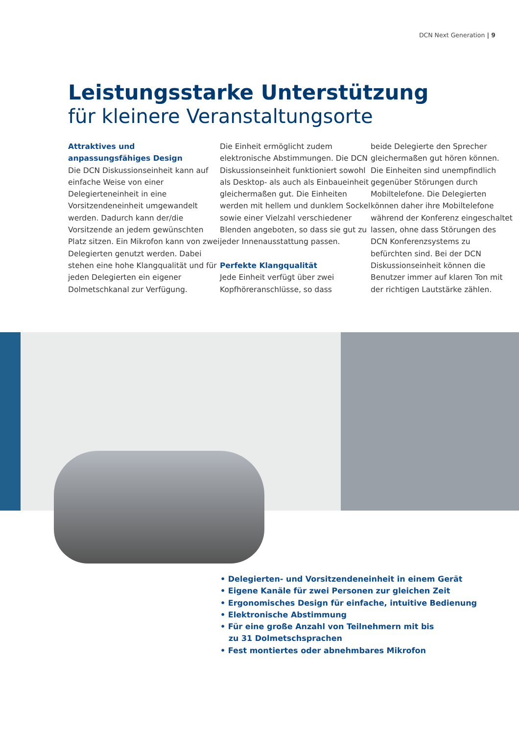DCN Next Generation | 9
Leistungsstarke Unterstützung
für kleinere Veranstaltungsorte
Attraktives und
anpassungsfähiges Design
Die DCN Diskussionseinheit kann auf einfache Weise von einer Delegierteneinheit in eine Vorsitzendeneinheit umgewandelt werden. Dadurch kann der/die Vorsitzende an jedem gewünschten Platz sitzen. Ein Mikrofon kann von zwei Delegierten genutzt werden. Dabei stehen eine hohe Klangqualität und für jeden Delegierten ein eigener Dolmetschkanal zur Verfügung.
Die Einheit ermöglicht zudem elektronische Abstimmungen. Die DCN Diskussionseinheit funktioniert sowohl als Desktop- als auch als Einbaueinheit gleichermaßen gut. Die Einheiten werden mit hellem und dunklem Sockel sowie einer Vielzahl verschiedener Blenden angeboten, so dass sie gut zu jeder Innenausstattung passen.
Perfekte Klangqualität
Jede Einheit verfügt über zwei Kopfhöreranschlüsse, so dass
beide Delegierte den Sprecher gleichermaßen gut hören können. Die Einheiten sind unempfindlich gegenüber Störungen durch Mobiltelefone. Die Delegierten können daher ihre Mobiltelefone während der Konferenz eingeschaltet lassen, ohne dass Störungen des DCN Konferenzsystems zu befürchten sind. Bei der DCN Diskussionseinheit können die Benutzer immer auf klaren Ton mit der richtigen Lautstärke zählen.
• Delegierten- und Vorsitzendeneinheit in einem Gerät
• Eigene Kanäle für zwei Personen zur gleichen Zeit
• Ergonomisches Design für einfache, intuitive Bedienung
• Elektronische Abstimmung
• Für eine große Anzahl von Teilnehmern mit bis
zu 31 Dolmetschsprachen
• Fest montiertes oder abnehmbares Mikrofon